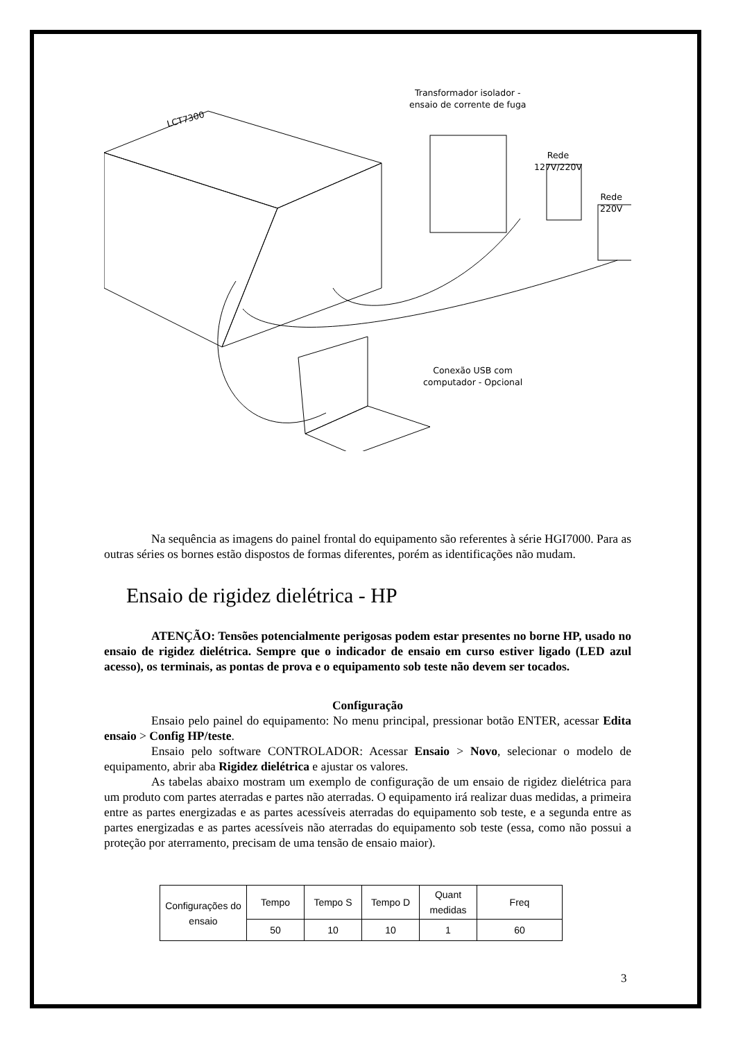LCT7300
Transformador isolador -
ensaio de corrente de fuga
Rede
127V/220V
Rede
220V
Conexão USB com
computador - Opcional
Na sequência as imagens do painel frontal do equipamento são referentes à série HGI7000. Para as outras séries os bornes estão dispostos de formas diferentes, porém as identificações não mudam.
Ensaio de rigidez dielétrica - HP
ATENÇÃO: Tensões potencialmente perigosas podem estar presentes no borne HP, usado no ensaio de rigidez dielétrica. Sempre que o indicador de ensaio em curso estiver ligado (LED azul acesso), os terminais, as pontas de prova e o equipamento sob teste não devem ser tocados.
Configuração
Ensaio pelo painel do equipamento: No menu principal, pressionar botão ENTER, acessar Edita ensaio > Config HP/teste.
Ensaio pelo software CONTROLADOR: Acessar Ensaio > Novo, selecionar o modelo de equipamento, abrir aba Rigidez dielétrica e ajustar os valores.
As tabelas abaixo mostram um exemplo de configuração de um ensaio de rigidez dielétrica para um produto com partes aterradas e partes não aterradas. O equipamento irá realizar duas medidas, a primeira entre as partes energizadas e as partes acessíveis aterradas do equipamento sob teste, e a segunda entre as partes energizadas e as partes acessíveis não aterradas do equipamento sob teste (essa, como não possui a proteção por aterramento, precisam de uma tensão de ensaio maior).
| Configurações do ensaio | Tempo | Tempo S | Tempo D | Quant medidas | Freq |
| | 50 | 10 | 10 | 1 | 60 |
3